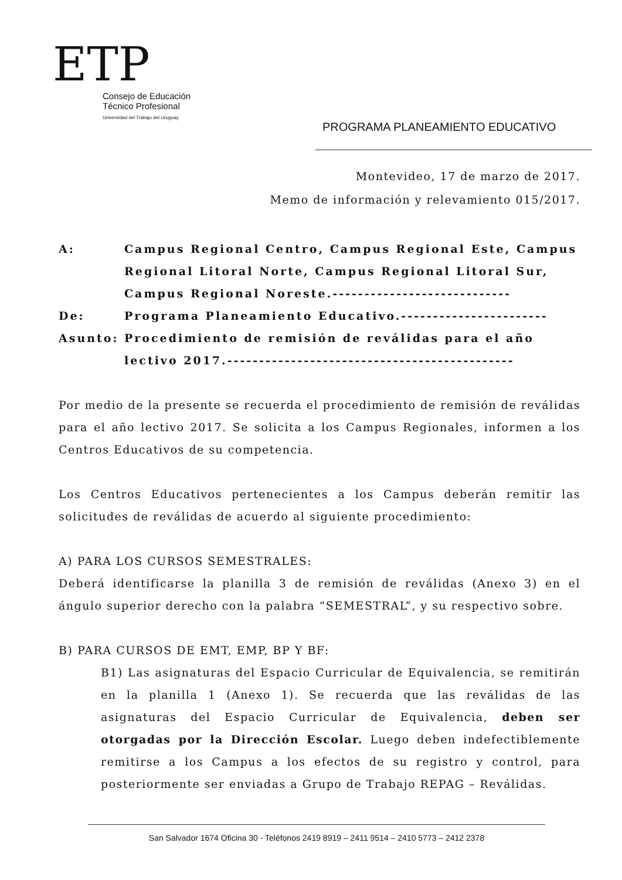ETP
Consejo de Educación
Técnico Profesional
Universidad del Trabajo del Uruguay
PROGRAMA PLANEAMIENTO EDUCATIVO
Montevideo, 17 de marzo de 2017.
Memo de información y relevamiento 015/2017.
| A: | Campus Regional Centro, Campus Regional Este, Campus Regional Litoral Norte, Campus Regional Litoral Sur, Campus Regional Noreste.---------------------------- |
| De: | Programa Planeamiento Educativo.----------------------- |
| Asunto: | Procedimiento de remisión de reválidas para el año lectivo 2017.--------------------------------------------- |
Por medio de la presente se recuerda el procedimiento de remisión de reválidas para el año lectivo 2017. Se solicita a los Campus Regionales, informen a los Centros Educativos de su competencia.
Los Centros Educativos pertenecientes a los Campus deberán remitir las solicitudes de reválidas de acuerdo al siguiente procedimiento:
A) PARA LOS CURSOS SEMESTRALES:
Deberá identificarse la planilla 3 de remisión de reválidas (Anexo 3) en el ángulo superior derecho con la palabra “SEMESTRAL”, y su respectivo sobre.
B) PARA CURSOS DE EMT, EMP, BP Y BF:
B1) Las asignaturas del Espacio Curricular de Equivalencia, se remitirán en la planilla 1 (Anexo 1). Se recuerda que las reválidas de las asignaturas del Espacio Curricular de Equivalencia, deben ser otorgadas por la Dirección Escolar. Luego deben indefectiblemente remitirse a los Campus a los efectos de su registro y control, para posteriormente ser enviadas a Grupo de Trabajo REPAG – Reválidas.
San Salvador 1674 Oficina 30 - Teléfonos 2419 8919 – 2411 9514 – 2410 5773 – 2412 2378